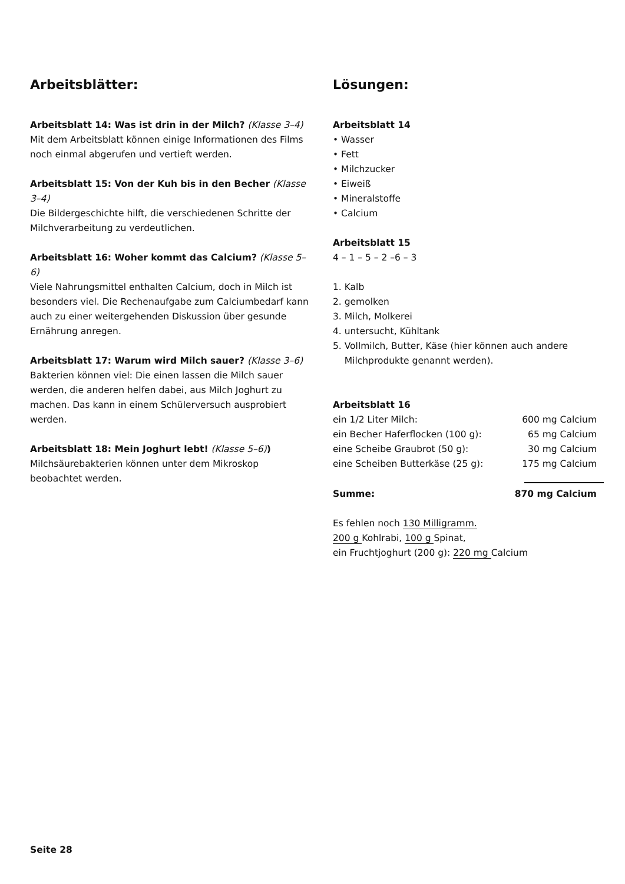Arbeitsblätter:
Arbeitsblatt 14: Was ist drin in der Milch? (Klasse 3–4)
Mit dem Arbeitsblatt können einige Informationen des Films noch einmal abgerufen und vertieft werden.
Arbeitsblatt 15: Von der Kuh bis in den Becher (Klasse 3–4)
Die Bildergeschichte hilft, die verschiedenen Schritte der Milchverarbeitung zu verdeutlichen.
Arbeitsblatt 16: Woher kommt das Calcium? (Klasse 5–6)
Viele Nahrungsmittel enthalten Calcium, doch in Milch ist besonders viel. Die Rechenaufgabe zum Calciumbedarf kann auch zu einer weitergehenden Diskussion über gesunde Ernährung anregen.
Arbeitsblatt 17: Warum wird Milch sauer? (Klasse 3–6)
Bakterien können viel: Die einen lassen die Milch sauer werden, die anderen helfen dabei, aus Milch Joghurt zu machen. Das kann in einem Schülerversuch ausprobiert werden.
Arbeitsblatt 18: Mein Joghurt lebt! (Klasse 5–6))
Milchsäurebakterien können unter dem Mikroskop beobachtet werden.
Lösungen:
Arbeitsblatt 14
• Wasser
• Fett
• Milchzucker
• Eiweiß
• Mineralstoffe
• Calcium
Arbeitsblatt 15
4 – 1 – 5 – 2 –6 – 3
1. Kalb
2. gemolken
3. Milch, Molkerei
4. untersucht, Kühltank
5. Vollmilch, Butter, Käse (hier können auch andere
Milchprodukte genannt werden).
Arbeitsblatt 16
| ein 1/2 Liter Milch: | 600 mg Calcium |
| ein Becher Haferflocken (100 g): | 65 mg Calcium |
| eine Scheibe Graubrot (50 g): | 30 mg Calcium |
| eine Scheiben Butterkäse (25 g): | 175 mg Calcium |
| Summe: | 870 mg Calcium |
Es fehlen noch 130 Milligramm.
200 g Kohlrabi, 100 g Spinat,
ein Fruchtjoghurt (200 g): 220 mg Calcium
Seite 28